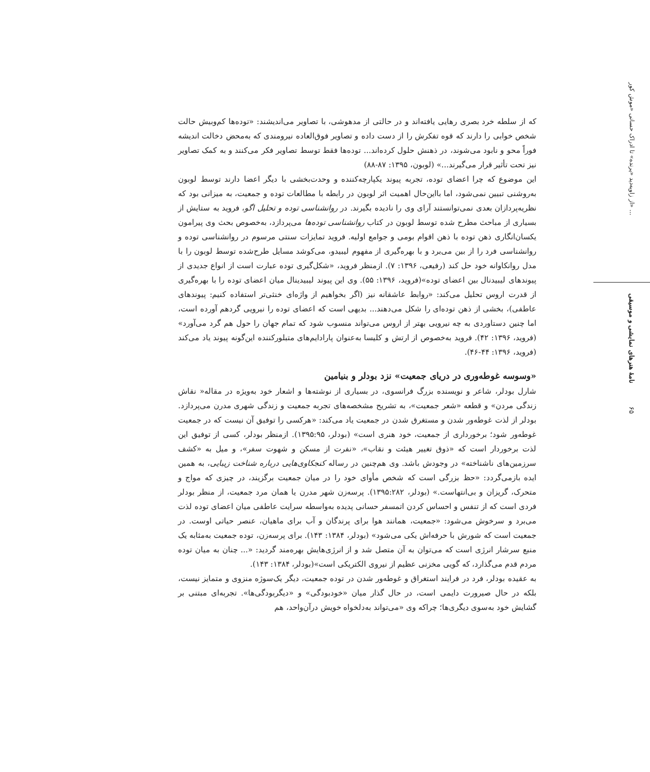از زاویه‌دید «پرنده» تا ادراک حسانی «موش کور» ...
نامهٔ هنرهای نمایشی و موسیقی
۶۵
که از سلطه خرد بصری رهایی یافته‌اند و در حالتی از مدهوشی، با تصاویر می‌اندیشند: «توده‌ها کم‌وبیش حالت شخص خوابی را دارند که قوه تفکرش را از دست داده و تصاویر فوق‌العاده نیرومندی که به‌محض دخالت اندیشه فوراً محو و نابود می‌شوند، در ذهنش حلول کرده‌اند... توده‌ها فقط توسط تصاویر فکر می‌کنند و به کمک تصاویر نیز تحت تأثیر قرار می‌گیرند...» (لوبون، ۱۳۹۵: ۸۷-۸۸)
این موضوع که چرا اعضای توده، تجربه پیوند یکپارچه‌کننده و وحدت‌بخشی با دیگر اعضا دارند توسط لوبون به‌روشنی تبیین نمی‌شود، اما بااین‌حال اهمیت اثر لوبون در رابطه با مطالعات توده و جمعیت، به میزانی بود که نظریه‌پردازان بعدی نمی‌توانستند آرای وی را نادیده بگیرند. در روانشناسی توده و تحلیل اگو، فروید به ستایش از بسیاری از مباحث مطرح شده توسط لوبون در کتاب روانشناسی توده‌ها می‌پردازد، به‌خصوص بحث وی پیرامون یکسان‌انگاری ذهن توده با ذهن اقوام بومی و جوامع اولیه. فروید تمایزات سنتی مرسوم در روانشناسی توده و روانشناسی فرد را از بین می‌برد و با بهره‌گیری از مفهوم لیبیدو، می‌کوشد مسایل طرح‌شده توسط لوبون را با مدل روانکاوانه خود حل کند (رفیعی، ۱۳۹۶: ۷). ازمنظر فروید، «شکل‌گیری توده عبارت است از انواع جدیدی از پیوندهای لیبیدنال بین اعضای توده»(فروید، ۱۳۹۶: ۵۵). وی این پیوند لیبیدینال میان اعضای توده را با بهره‌گیری از قدرت اروس تحلیل می‌کند: «روابط عاشقانه نیز (اگر بخواهیم از واژه‌ای خنثی‌تر استفاده کنیم: پیوندهای عاطفی)، بخشی از ذهن توده‌ای را شکل می‌دهند... بدیهی است که اعضای توده را نیرویی گردهم آورده است، اما چنین دستاوردی به چه نیرویی بهتر از اروس می‌تواند منسوب شود که تمام جهان را حول هم گرد می‌آورد» (فروید، ۱۳۹۶: ۴۲). فروید به‌خصوص از ارتش و کلیسا به‌عنوان پارادایم‌های متبلورکننده این‌گونه پیوند یاد می‌کند (فروید، ۱۳۹۶: ۴۴-۴۶).
«وسوسه غوطه‌وری در دریای جمعیت» نزد بودلر و بنیامین
شارل بودلر، شاعر و نویسنده بزرگ فرانسوی، در بسیاری از نوشته‌ها و اشعار خود به‌ویژه در مقاله« نقاش زندگی مردن» و قطعه «شعر جمعیت»، به تشریح مشخصه‌های تجربه جمعیت و زندگی شهری مدرن می‌پردازد. بودلر از لذت غوطه‌ور شدن و مستغرق شدن در جمعیت یاد می‌کند: «هرکسی را توفیق آن نیست که در جمعیت غوطه‌ور شود؛ برخورداری از جمعیت، خود هنری است» (بودلر، ۱۳۹۵:۹۵). ازمنظر بودلر، کسی از توفیق این لذت برخوردار است که «ذوق تغییر هیئت و نقاب»، «نفرت از مسکن و شهوت سفر»، و میل به «کشف سرزمین‌های ناشناخته» در وجودش باشد. وی هم‌چنین در رساله کنجکاوی‌هایی درباره شناخت زیبایی، به همین ایده بازمی‌گردد: «حظ بزرگی است که شخص مأوای خود را در میان جمعیت برگزیند، در چیزی که مواج و متحرک، گریزان و بی‌انتهاست.» (بودلر، ۱۳۹۵:۲۸۲). پرسه‌زن شهر مدرن یا همان مرد جمعیت، از منظر بودلر فردی است که از تنفس و احساس کردن اتمسفر حسانی پدیده به‌واسطه سرایت عاطفی میان اعضای توده لذت می‌برد و سرخوش می‌شود: «جمعیت، همانند هوا برای پرندگان و آب برای ماهیان، عنصر حیاتی اوست. در جمعیت است که شورش با حرفه‌اش یکی می‌شود» (بودلر، ۱۳۸۴: ۱۴۳). برای پرسه‌زن، توده جمعیت به‌مثابه یک منبع سرشار انرژی است که می‌توان به آن متصل شد و از انرژی‌هایش بهره‌مند گردید: «... چنان به میان توده مردم قدم می‌گذارد، که گویی مخزنی عظیم از نیروی الکتریکی است»(بودلر، ۱۳۸۴: ۱۴۳).
به عقیده بودلر، فرد در فرایند استغراق و غوطه‌ور شدن در توده جمعیت، دیگر یک‌سوژه منزوی و متمایز نیست، بلکه در حال صیرورت دایمی است، در حال گذار میان «خودبودگی» و «دیگربودگی‌ها». تجربه‌ای مبتنی بر گشایش خود به‌سوی دیگری‌ها؛ چراکه وی «می‌تواند به‌دلخواه خویش درآن‌واحد، هم